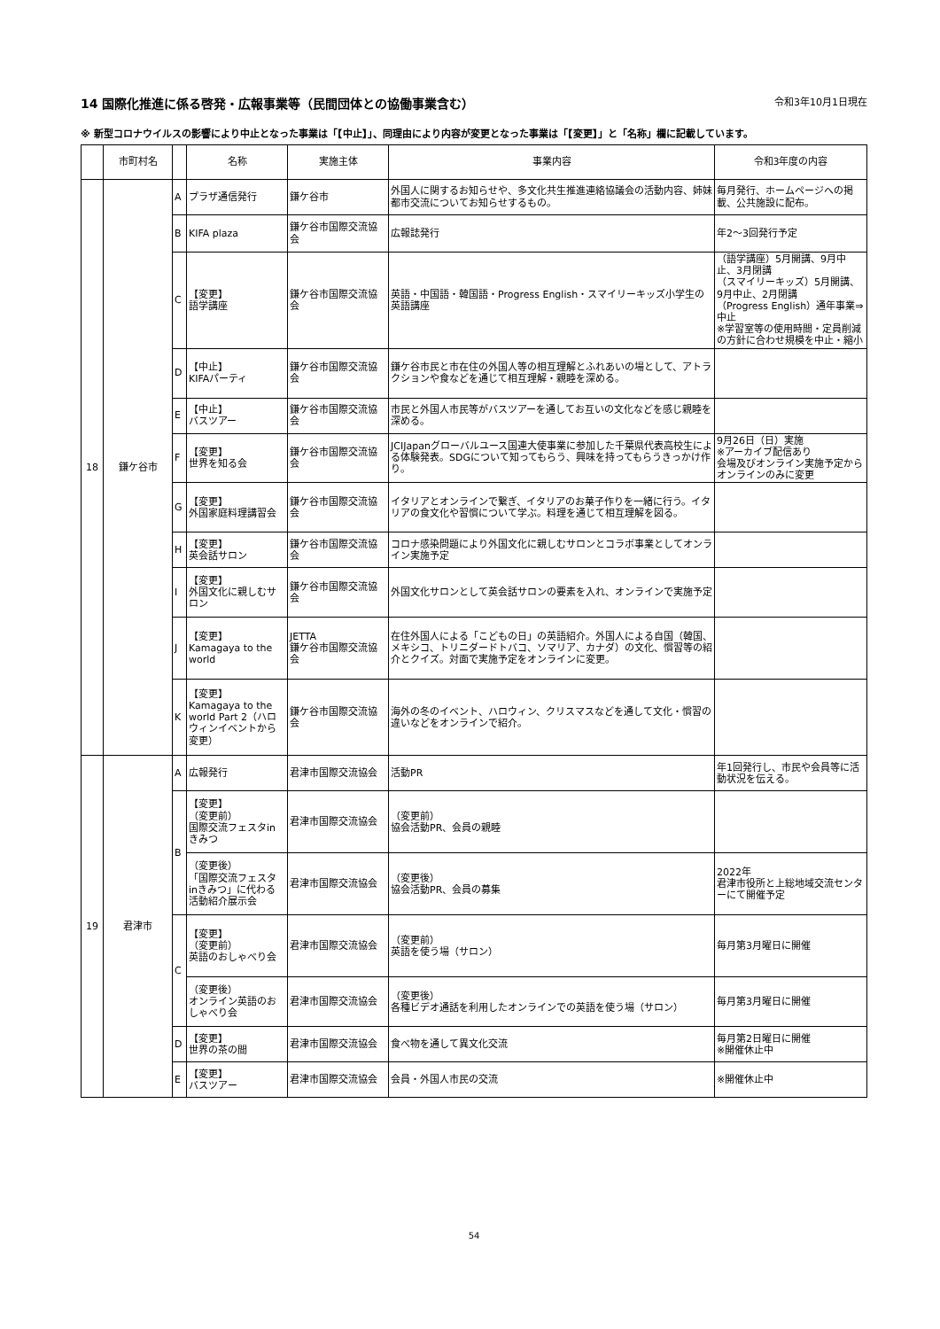14 国際化推進に係る啓発・広報事業等（民間団体との協働事業含む） 令和3年10月1日現在
※ 新型コロナウイルスの影響により中止となった事業は「【中止】」、同理由により内容が変更となった事業は「【変更】」と「名称」欄に記載しています。
| | 市町村名 | | 名称 | 実施主体 | 事業内容 | 令和3年度の内容 |
| --- | --- | --- | --- | --- | --- | --- |
| 18 | 鎌ケ谷市 | A | プラザ通信発行 | 鎌ケ谷市 | 外国人に関するお知らせや、多文化共生推進連絡協議会の活動内容、姉妹都市交流についてお知らせするもの。 | 毎月発行、ホームページへの掲載、公共施設に配布。 |
| | | B | KIFA plaza | 鎌ケ谷市国際交流協会 | 広報誌発行 | 年2～3回発行予定 |
| | | C | 【変更】 語学講座 | 鎌ケ谷市国際交流協会 | 英語・中国語・韓国語・Progress English・スマイリーキッズ小学生の英語講座 | （語学講座）5月開講、9月中止、3月閉講 （スマイリーキッズ）5月開講、9月中止、2月閉講 （Progress English）通年事業⇒中止 ※学習室等の使用時間・定員削減の方針に合わせ規模を中止・縮小 |
| | | D | 【中止】 KIFAパーティ | 鎌ケ谷市国際交流協会 | 鎌ケ谷市民と市在住の外国人等の相互理解とふれあいの場として、アトラクションや食などを通じて相互理解・親睦を深める。 | |
| | | E | 【中止】 バスツアー | 鎌ケ谷市国際交流協会 | 市民と外国人市民等がバスツアーを通してお互いの文化などを感じ親睦を深める。 | |
| | | F | 【変更】 世界を知る会 | 鎌ケ谷市国際交流協会 | JCIJapanグローバルユース国連大使事業に参加した千葉県代表高校生による体験発表。SDGについて知ってもらう、興味を持ってもらうきっかけ作り。 | 9月26日（日）実施 ※アーカイブ配信あり 会場及びオンライン実施予定からオンラインのみに変更 |
| | | G | 【変更】 外国家庭料理講習会 | 鎌ケ谷市国際交流協会 | イタリアとオンラインで繋ぎ、イタリアのお菓子作りを一緒に行う。イタリアの食文化や習慣について学ぶ。料理を通じて相互理解を図る。 | |
| | | H | 【変更】 英会話サロン | 鎌ケ谷市国際交流協会 | コロナ感染問題により外国文化に親しむサロンとコラボ事業としてオンライン実施予定 | |
| | | I | 【変更】 外国文化に親しむサロン | 鎌ケ谷市国際交流協会 | 外国文化サロンとして英会話サロンの要素を入れ、オンラインで実施予定 | |
| | | J | 【変更】 Kamagaya to the world | JETTA 鎌ケ谷市国際交流協会 | 在住外国人による「こどもの日」の英語紹介。外国人による自国（韓国、メキシコ、トリニダードトバコ、ソマリア、カナダ）の文化、慣習等の紹介とクイズ。対面で実施予定をオンラインに変更。 | |
| | | K | 【変更】 Kamagaya to the world Part 2（ハロウィンイベントから変更） | 鎌ケ谷市国際交流協会 | 海外の冬のイベント、ハロウィン、クリスマスなどを通して文化・慣習の違いなどをオンラインで紹介。 | |
| 19 | 君津市 | A | 広報発行 | 君津市国際交流協会 | 活動PR | 年1回発行し、市民や会員等に活動状況を伝える。 |
| | | B | 【変更】 （変更前） 国際交流フェスタinきみつ | 君津市国際交流協会 | （変更前） 協会活動PR、会員の親睦 | |
| | | | （変更後） 「国際交流フェスタinきみつ」に代わる活動紹介展示会 | 君津市国際交流協会 | （変更後） 協会活動PR、会員の募集 | 2022年 君津市役所と上総地域交流センターにて開催予定 |
| | | C | 【変更】 （変更前） 英語のおしゃべり会 | 君津市国際交流協会 | （変更前） 英語を使う場（サロン） | 毎月第3月曜日に開催 |
| | | | （変更後） オンライン英語のおしゃべり会 | 君津市国際交流協会 | （変更後） 各種ビデオ通話を利用したオンラインでの英語を使う場（サロン） | 毎月第3月曜日に開催 |
| | | D | 【変更】 世界の茶の間 | 君津市国際交流協会 | 食べ物を通して異文化交流 | 毎月第2日曜日に開催 ※開催休止中 |
| | | E | 【変更】 バスツアー | 君津市国際交流協会 | 会員・外国人市民の交流 | ※開催休止中 |
54